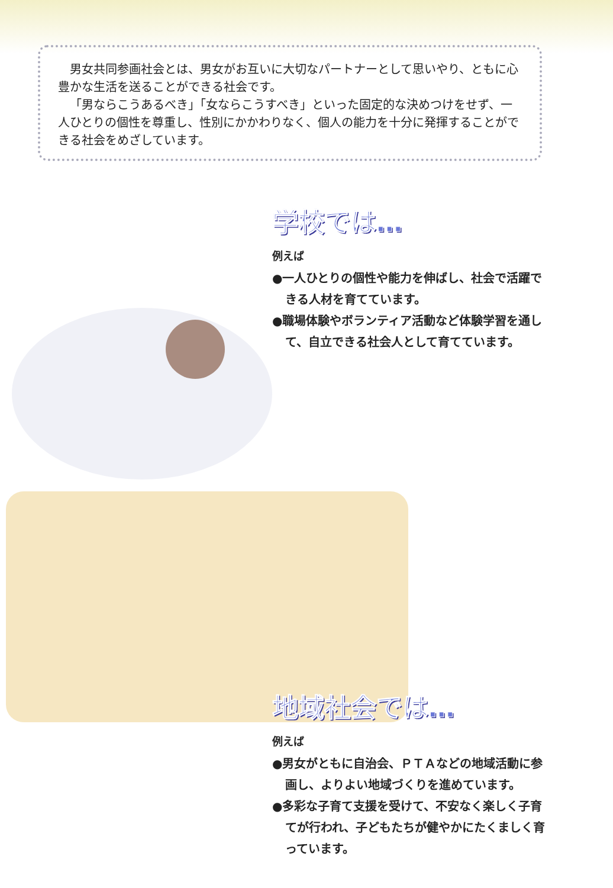男女共同参画社会とは、男女がお互いに大切なパートナーとして思いやり、ともに心豊かな生活を送ることができる社会です。
「男ならこうあるべき」「女ならこうすべき」といった固定的な決めつけをせず、一人ひとりの個性を尊重し、性別にかかわりなく、個人の能力を十分に発揮することができる社会をめざしています。
学校では…
例えば
●一人ひとりの個性や能力を伸ばし、社会で活躍できる人材を育てています。
●職場体験やボランティア活動など体験学習を通して、自立できる社会人として育てています。
地域社会では…
例えば
●男女がともに自治会、ＰＴＡなどの地域活動に参画し、よりよい地域づくりを進めています。
●多彩な子育て支援を受けて、不安なく楽しく子育てが行われ、子どもたちが健やかにたくましく育っています。